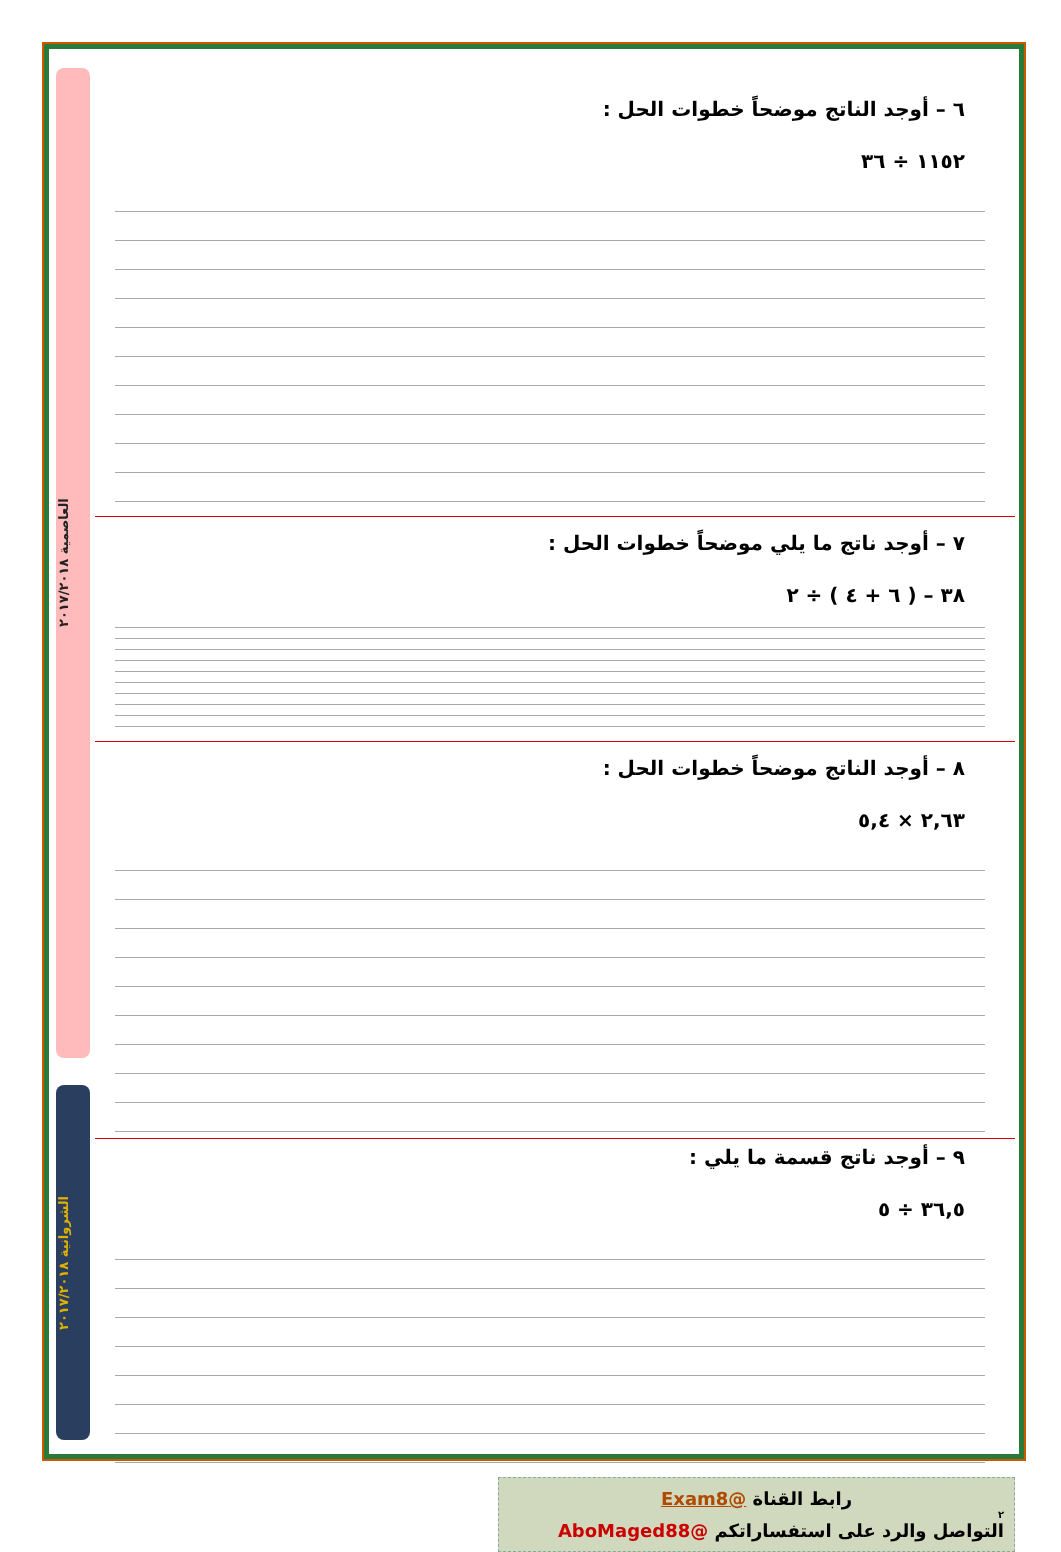العاصمية ٢٠١٧/٢٠١٨
الشروانية ٢٠١٧/٢٠١٨
٦ – أوجد الناتج موضحاً خطوات الحل :
١١٥٢ ÷ ٣٦
٧ – أوجد ناتج ما يلي موضحاً خطوات الحل :
٣٨ – ( ٦ + ٤ ) ÷ ٢
٨ – أوجد الناتج موضحاً خطوات الحل :
٢,٦٣ × ٥,٤
٩ – أوجد ناتج قسمة ما يلي :
٣٦,٥ ÷ ٥
رابط القناة @Exam8
٢
التواصل والرد على استفساراتكم @AboMaged88